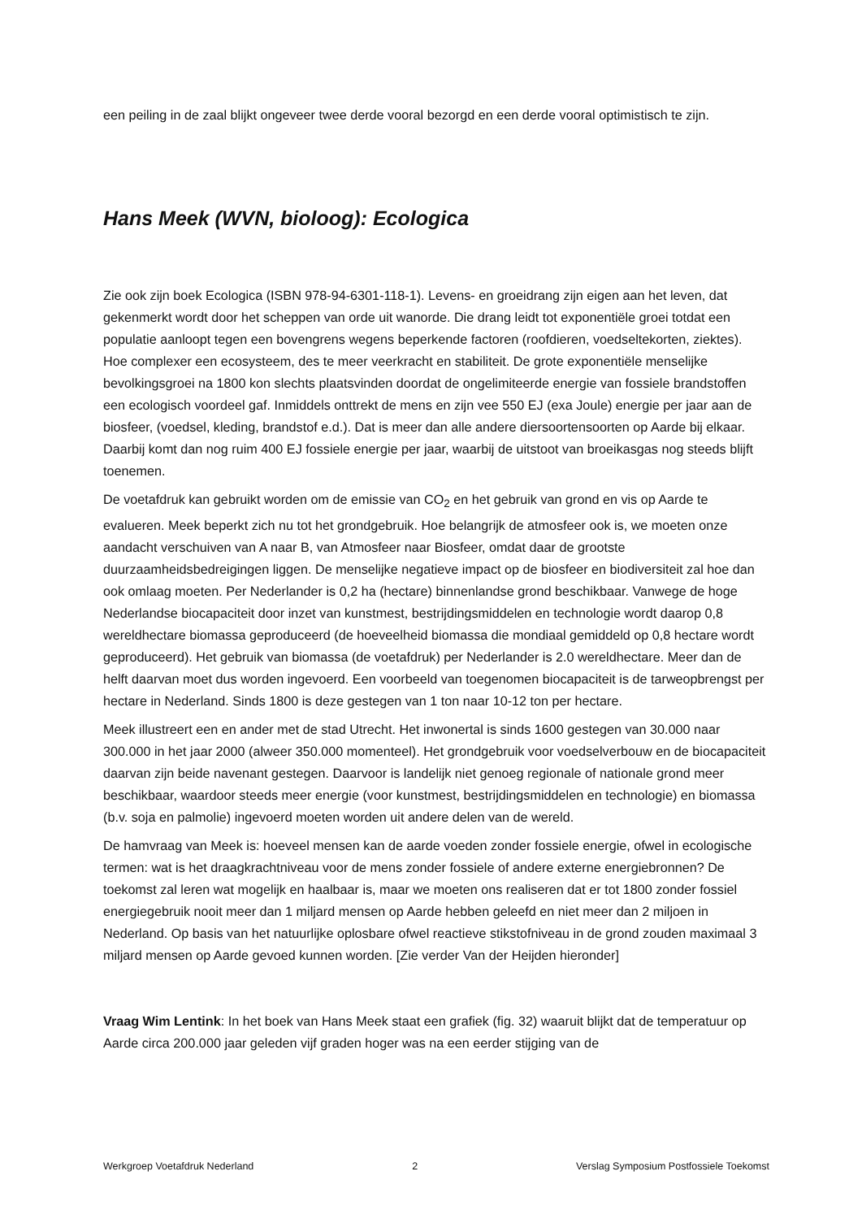een peiling in de zaal blijkt ongeveer twee derde vooral bezorgd en een derde vooral optimistisch te zijn.
Hans Meek (WVN, bioloog): Ecologica
Zie ook zijn boek Ecologica (ISBN 978-94-6301-118-1). Levens- en groeidrang zijn eigen aan het leven, dat gekenmerkt wordt door het scheppen van orde uit wanorde. Die drang leidt tot exponentiële groei totdat een populatie aanloopt tegen een bovengrens wegens beperkende factoren (roofdieren, voedseltekorten, ziektes). Hoe complexer een ecosysteem, des te meer veerkracht en stabiliteit. De grote exponentiële menselijke bevolkingsgroei na 1800 kon slechts plaatsvinden doordat de ongelimiteerde energie van fossiele brandstoffen een ecologisch voordeel gaf. Inmiddels onttrekt de mens en zijn vee 550 EJ (exa Joule) energie per jaar aan de biosfeer, (voedsel, kleding, brandstof e.d.). Dat is meer dan alle andere diersoortensoorten op Aarde bij elkaar. Daarbij komt dan nog ruim 400 EJ fossiele energie per jaar, waarbij de uitstoot van broeikasgas nog steeds blijft toenemen.
De voetafdruk kan gebruikt worden om de emissie van CO<sub>2</sub> en het gebruik van grond en vis op Aarde te evalueren. Meek beperkt zich nu tot het grondgebruik. Hoe belangrijk de atmosfeer ook is, we moeten onze aandacht verschuiven van A naar B, van Atmosfeer naar Biosfeer, omdat daar de grootste duurzaamheidsbedreigingen liggen. De menselijke negatieve impact op de biosfeer en biodiversiteit zal hoe dan ook omlaag moeten. Per Nederlander is 0,2 ha (hectare) binnenlandse grond beschikbaar. Vanwege de hoge Nederlandse biocapaciteit door inzet van kunstmest, bestrijdingsmiddelen en technologie wordt daarop 0,8 wereldhectare biomassa geproduceerd (de hoeveelheid biomassa die mondiaal gemiddeld op 0,8 hectare wordt geproduceerd). Het gebruik van biomassa (de voetafdruk) per Nederlander is 2.0 wereldhectare. Meer dan de helft daarvan moet dus worden ingevoerd. Een voorbeeld van toegenomen biocapaciteit is de tarweopbrengst per hectare in Nederland. Sinds 1800 is deze gestegen van 1 ton naar 10-12 ton per hectare.
Meek illustreert een en ander met de stad Utrecht. Het inwonertal is sinds 1600 gestegen van 30.000 naar 300.000 in het jaar 2000 (alweer 350.000 momenteel). Het grondgebruik voor voedselverbouw en de biocapaciteit daarvan zijn beide navenant gestegen. Daarvoor is landelijk niet genoeg regionale of nationale grond meer beschikbaar, waardoor steeds meer energie (voor kunstmest, bestrijdingsmiddelen en technologie) en biomassa (b.v. soja en palmolie) ingevoerd moeten worden uit andere delen van de wereld.
De hamvraag van Meek is: hoeveel mensen kan de aarde voeden zonder fossiele energie, ofwel in ecologische termen: wat is het draagkrachtniveau voor de mens zonder fossiele of andere externe energiebronnen? De toekomst zal leren wat mogelijk en haalbaar is, maar we moeten ons realiseren dat er tot 1800 zonder fossiel energiegebruik nooit meer dan 1 miljard mensen op Aarde hebben geleefd en niet meer dan 2 miljoen in Nederland. Op basis van het natuurlijke oplosbare ofwel reactieve stikstofniveau in de grond zouden maximaal 3 miljard mensen op Aarde gevoed kunnen worden. [Zie verder Van der Heijden hieronder]
Vraag Wim Lentink: In het boek van Hans Meek staat een grafiek (fig. 32) waaruit blijkt dat de temperatuur op Aarde circa 200.000 jaar geleden vijf graden hoger was na een eerder stijging van de
Werkgroep Voetafdruk Nederland 2 Verslag Symposium Postfossiele Toekomst